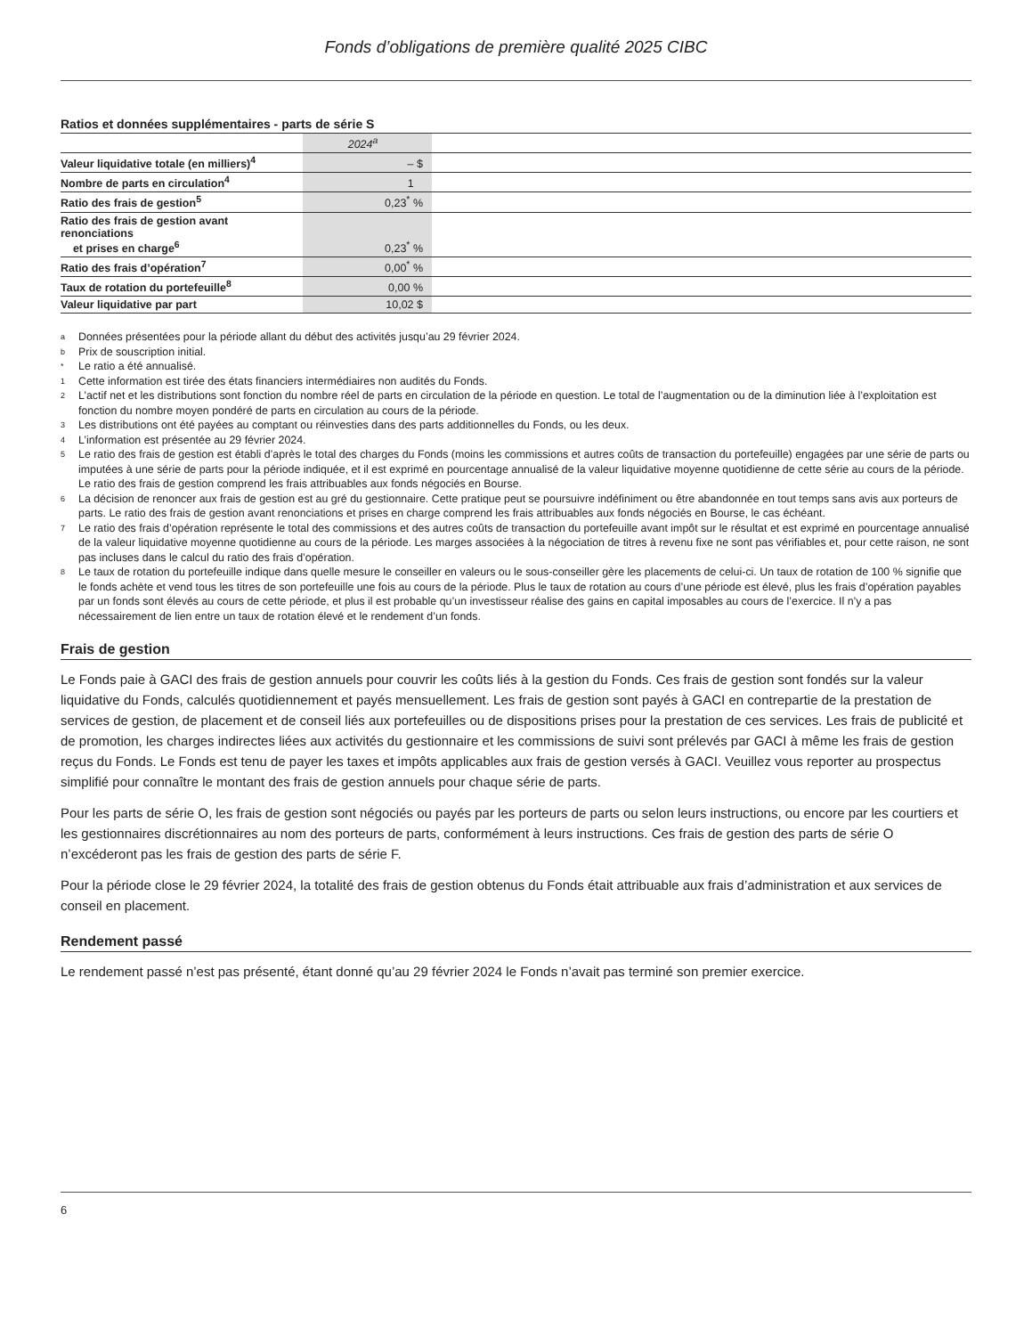Fonds d’obligations de première qualité 2025 CIBC
Ratios et données supplémentaires - parts de série S
| | 2024<sup>a</sup> | |
| --- | --- | --- |
| Valeur liquidative totale (en milliers)<sup>4</sup> | – $ | |
| Nombre de parts en circulation<sup>4</sup> | 1 | |
| Ratio des frais de gestion<sup>5</sup> | 0,23<sup>*</sup> % | |
| Ratio des frais de gestion avant renonciations et prises en charge<sup>6</sup> | 0,23<sup>*</sup> % | |
| Ratio des frais d’opération<sup>7</sup> | 0,00<sup>*</sup> % | |
| Taux de rotation du portefeuille<sup>8</sup> | 0,00 % | |
| Valeur liquidative par part | 10,02 $ | |
a Données présentées pour la période allant du début des activités jusqu’au 29 février 2024.
b Prix de souscription initial.
* Le ratio a été annualisé.
1 Cette information est tirée des états financiers intermédiaires non audités du Fonds.
2 L’actif net et les distributions sont fonction du nombre réel de parts en circulation de la période en question. Le total de l’augmentation ou de la diminution liée à l’exploitation est fonction du nombre moyen pondéré de parts en circulation au cours de la période.
3 Les distributions ont été payées au comptant ou réinvesties dans des parts additionnelles du Fonds, ou les deux.
4 L’information est présentée au 29 février 2024.
5 Le ratio des frais de gestion est établi d’après le total des charges du Fonds (moins les commissions et autres coûts de transaction du portefeuille) engagées par une série de parts ou imputées à une série de parts pour la période indiquée, et il est exprimé en pourcentage annualisé de la valeur liquidative moyenne quotidienne de cette série au cours de la période. Le ratio des frais de gestion comprend les frais attribuables aux fonds négociés en Bourse.
6 La décision de renoncer aux frais de gestion est au gré du gestionnaire. Cette pratique peut se poursuivre indéfiniment ou être abandonnée en tout temps sans avis aux porteurs de parts. Le ratio des frais de gestion avant renonciations et prises en charge comprend les frais attribuables aux fonds négociés en Bourse, le cas échéant.
7 Le ratio des frais d’opération représente le total des commissions et des autres coûts de transaction du portefeuille avant impôt sur le résultat et est exprimé en pourcentage annualisé de la valeur liquidative moyenne quotidienne au cours de la période. Les marges associées à la négociation de titres à revenu fixe ne sont pas vérifiables et, pour cette raison, ne sont pas incluses dans le calcul du ratio des frais d’opération.
8 Le taux de rotation du portefeuille indique dans quelle mesure le conseiller en valeurs ou le sous-conseiller gère les placements de celui-ci. Un taux de rotation de 100 % signifie que le fonds achète et vend tous les titres de son portefeuille une fois au cours de la période. Plus le taux de rotation au cours d’une période est élevé, plus les frais d’opération payables par un fonds sont élevés au cours de cette période, et plus il est probable qu’un investisseur réalise des gains en capital imposables au cours de l’exercice. Il n’y a pas nécessairement de lien entre un taux de rotation élevé et le rendement d’un fonds.
Frais de gestion
Le Fonds paie à GACI des frais de gestion annuels pour couvrir les coûts liés à la gestion du Fonds. Ces frais de gestion sont fondés sur la valeur liquidative du Fonds, calculés quotidiennement et payés mensuellement. Les frais de gestion sont payés à GACI en contrepartie de la prestation de services de gestion, de placement et de conseil liés aux portefeuilles ou de dispositions prises pour la prestation de ces services. Les frais de publicité et de promotion, les charges indirectes liées aux activités du gestionnaire et les commissions de suivi sont prélevés par GACI à même les frais de gestion reçus du Fonds. Le Fonds est tenu de payer les taxes et impôts applicables aux frais de gestion versés à GACI. Veuillez vous reporter au prospectus simplifié pour connaître le montant des frais de gestion annuels pour chaque série de parts.
Pour les parts de série O, les frais de gestion sont négociés ou payés par les porteurs de parts ou selon leurs instructions, ou encore par les courtiers et les gestionnaires discrétionnaires au nom des porteurs de parts, conformément à leurs instructions. Ces frais de gestion des parts de série O n’excéderont pas les frais de gestion des parts de série F.
Pour la période close le 29 février 2024, la totalité des frais de gestion obtenus du Fonds était attribuable aux frais d’administration et aux services de conseil en placement.
Rendement passé
Le rendement passé n’est pas présenté, étant donné qu’au 29 février 2024 le Fonds n’avait pas terminé son premier exercice.
6